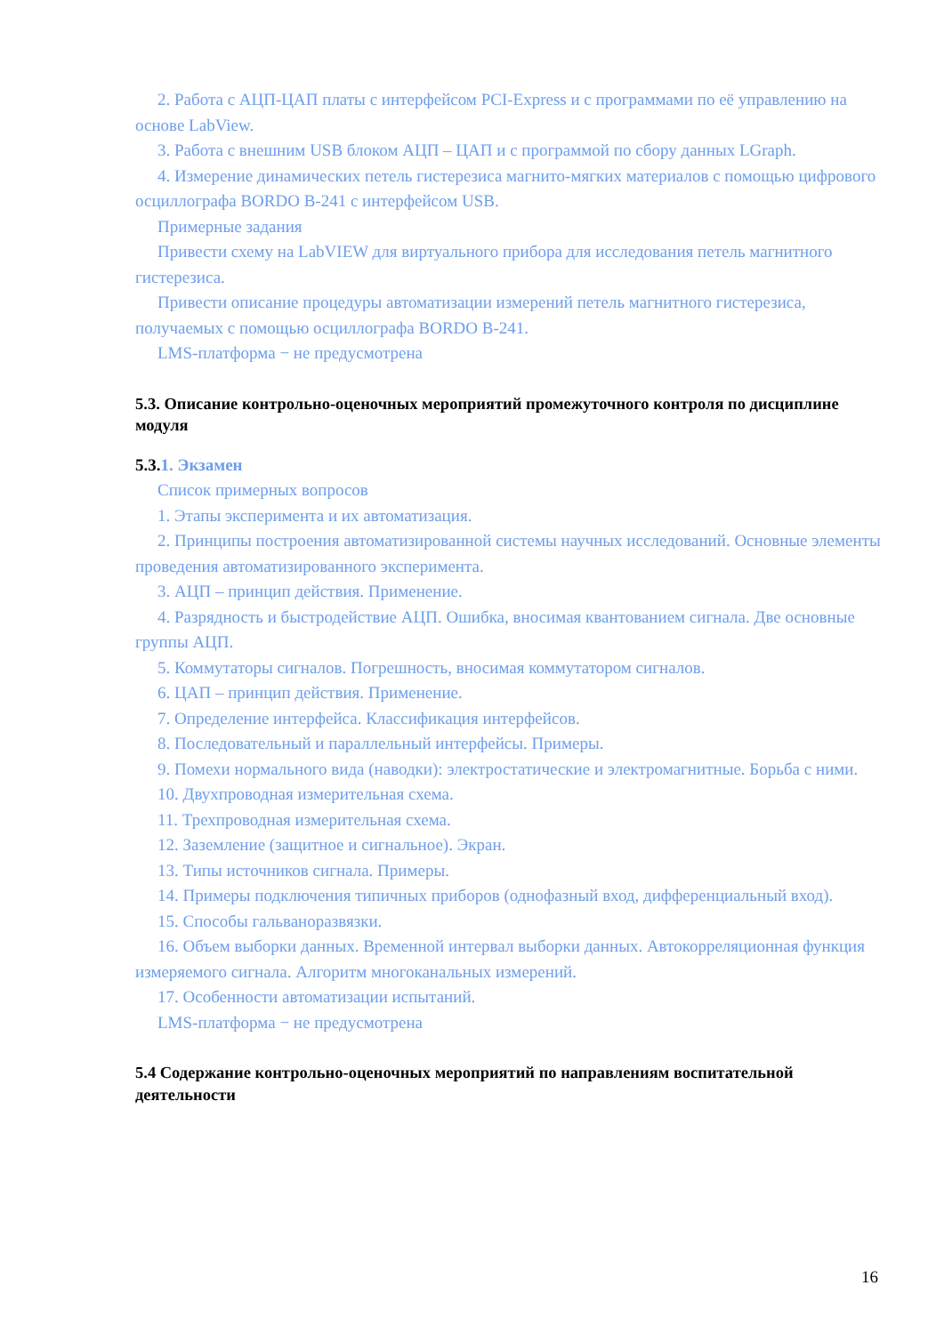2. Работа с АЦП-ЦАП платы с интерфейсом PCI-Express и с программами по её управлению на основе LabView.
3. Работа с внешним USB блоком АЦП – ЦАП и с программой по сбору данных LGraph.
4. Измерение динамических петель гистерезиса магнито-мягких материалов с помощью цифрового осциллографа BORDO B-241 с интерфейсом USB.
Примерные задания
Привести схему на LabVIEW для виртуального прибора для исследования петель магнитного гистерезиса.
Привести описание процедуры автоматизации измерений петель магнитного гистерезиса, получаемых с помощью осциллографа BORDO B-241.
LMS-платформа − не предусмотрена
5.3. Описание контрольно-оценочных мероприятий промежуточного контроля по дисциплине модуля
5.3.1. Экзамен
Список примерных вопросов
1. Этапы эксперимента и их автоматизация.
2. Принципы построения автоматизированной системы научных исследований. Основные элементы проведения автоматизированного эксперимента.
3. АЦП – принцип действия. Применение.
4. Разрядность и быстродействие АЦП. Ошибка, вносимая квантованием сигнала. Две основные группы АЦП.
5. Коммутаторы сигналов. Погрешность, вносимая коммутатором сигналов.
6. ЦАП – принцип действия. Применение.
7. Определение интерфейса. Классификация интерфейсов.
8. Последовательный и параллельный интерфейсы. Примеры.
9. Помехи нормального вида (наводки): электростатические и электромагнитные. Борьба с ними.
10. Двухпроводная измерительная схема.
11. Трехпроводная измерительная схема.
12. Заземление (защитное и сигнальное). Экран.
13. Типы источников сигнала. Примеры.
14. Примеры подключения типичных приборов (однофазный вход, дифференциальный вход).
15. Способы гальваноразвязки.
16. Объем выборки данных. Временной интервал выборки данных. Автокорреляционная функция измеряемого сигнала. Алгоритм многоканальных измерений.
17. Особенности автоматизации испытаний.
LMS-платформа − не предусмотрена
5.4 Содержание контрольно-оценочных мероприятий по направлениям воспитательной деятельности
16